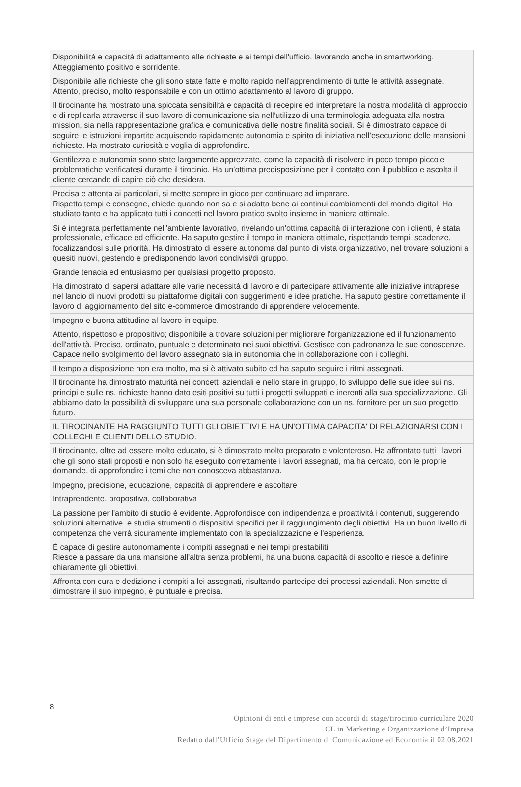| Disponibilità e capacità di adattamento alle richieste e ai tempi dell'ufficio, lavorando anche in smartworking. Atteggiamento positivo e sorridente. |
| Disponibile alle richieste che gli sono state fatte e molto rapido nell'apprendimento di tutte le attività assegnate. Attento, preciso, molto responsabile e con un ottimo adattamento al lavoro di gruppo. |
| Il tirocinante ha mostrato una spiccata sensibilità e capacità di recepire ed interpretare la nostra modalità di approccio e di replicarla attraverso il suo lavoro di comunicazione sia nell’utilizzo di una terminologia adeguata alla nostra mission, sia nella rappresentazione grafica e comunicativa delle nostre finalità sociali. Si è dimostrato capace di seguire le istruzioni impartite acquisendo rapidamente autonomia e spirito di iniziativa nell’esecuzione delle mansioni richieste. Ha mostrato curiosità e voglia di approfondire. |
| Gentilezza e autonomia sono state largamente apprezzate, come la capacità di risolvere in poco tempo piccole problematiche verificatesi durante il tirocinio. Ha un'ottima predisposizione per il contatto con il pubblico e ascolta il cliente cercando di capire ciò che desidera. |
| Precisa e attenta ai particolari, si mette sempre in gioco per continuare ad imparare. Rispetta tempi e consegne, chiede quando non sa e si adatta bene ai continui cambiamenti del mondo digital. Ha studiato tanto e ha applicato tutti i concetti nel lavoro pratico svolto insieme in maniera ottimale. |
| Si è integrata perfettamente nell'ambiente lavorativo, rivelando un'ottima capacità di interazione con i clienti, è stata professionale, efficace ed efficiente. Ha saputo gestire il tempo in maniera ottimale, rispettando tempi, scadenze, focalizzandosi sulle priorità. Ha dimostrato di essere autonoma dal punto di vista organizzativo, nel trovare soluzioni a quesiti nuovi, gestendo e predisponendo lavori condivisi/di gruppo. |
| Grande tenacia ed entusiasmo per qualsiasi progetto proposto. |
| Ha dimostrato di sapersi adattare alle varie necessità di lavoro e di partecipare attivamente alle iniziative intraprese nel lancio di nuovi prodotti su piattaforme digitali con suggerimenti e idee pratiche. Ha saputo gestire correttamente il lavoro di aggiornamento del sito e-commerce dimostrando di apprendere velocemente. |
| Impegno e buona attitudine al lavoro in equipe. |
| Attento, rispettoso e propositivo; disponibile a trovare soluzioni per migliorare l'organizzazione ed il funzionamento dell'attività. Preciso, ordinato, puntuale e determinato nei suoi obiettivi. Gestisce con padronanza le sue conoscenze. Capace nello svolgimento del lavoro assegnato sia in autonomia che in collaborazione con i colleghi. |
| Il tempo a disposizione non era molto, ma si è attivato subito ed ha saputo seguire i ritmi assegnati. |
| Il tirocinante ha dimostrato maturità nei concetti aziendali e nello stare in gruppo, lo sviluppo delle sue idee sui ns. principi e sulle ns. richieste hanno dato esiti positivi su tutti i progetti sviluppati e inerenti alla sua specializzazione. Gli abbiamo dato la possibilità di sviluppare una sua personale collaborazione con un ns. fornitore per un suo progetto futuro. |
| IL TIROCINANTE HA RAGGIUNTO TUTTI GLI OBIETTIVI E HA UN'OTTIMA CAPACITA' DI RELAZIONARSI CON I COLLEGHI E CLIENTI DELLO STUDIO. |
| Il tirocinante, oltre ad essere molto educato, si è dimostrato molto preparato e volenteroso. Ha affrontato tutti i lavori che gli sono stati proposti e non solo ha eseguito correttamente i lavori assegnati, ma ha cercato, con le proprie domande, di approfondire i temi che non conosceva abbastanza. |
| Impegno, precisione, educazione, capacità di apprendere e ascoltare |
| Intraprendente, propositiva, collaborativa |
| La passione per l'ambito di studio è evidente. Approfondisce con indipendenza e proattività i contenuti, suggerendo soluzioni alternative, e studia strumenti o dispositivi specifici per il raggiungimento degli obiettivi. Ha un buon livello di competenza che verrà sicuramente implementato con la specializzazione e l'esperienza. |
| È capace di gestire autonomamente i compiti assegnati e nei tempi prestabiliti. Riesce a passare da una mansione all'altra senza problemi, ha una buona capacità di ascolto e riesce a definire chiaramente gli obiettivi. |
| Affronta con cura e dedizione i compiti a lei assegnati, risultando partecipe dei processi aziendali. Non smette di dimostrare il suo impegno, è puntuale e precisa. |
8
Opinioni di enti e imprese con accordi di stage/tirocinio curriculare 2020
CL in Marketing e Organizzazione d’Impresa
Redatto dall’Ufficio Stage del Dipartimento di Comunicazione ed Economia il 02.08.2021